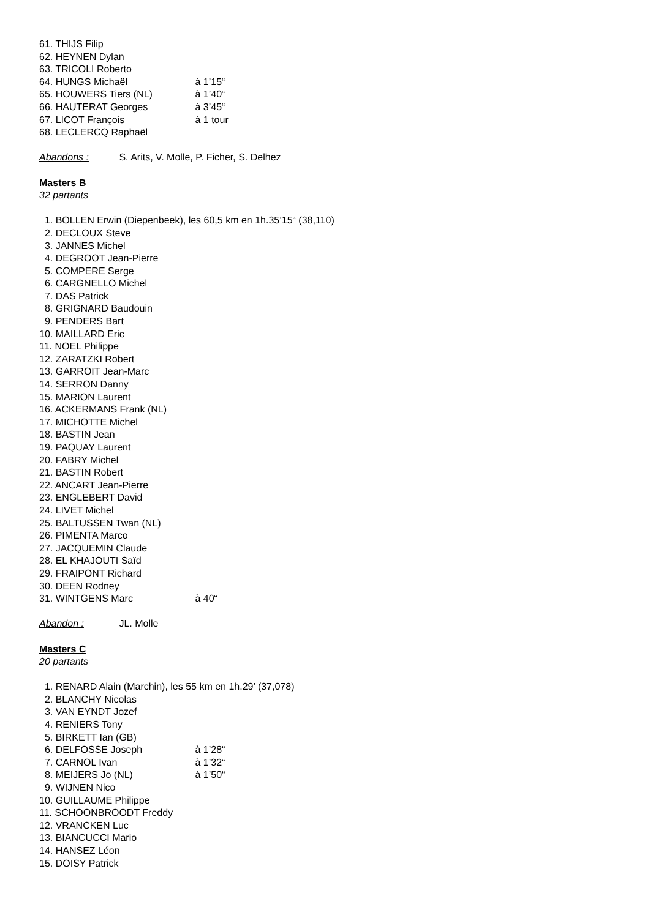61. THIJS Filip
62. HEYNEN Dylan
63. TRICOLI Roberto
64. HUNGS Michaël à 1’15“
65. HOUWERS Tiers (NL) à 1’40“
66. HAUTERAT Georges à 3’45“
67. LICOT François à 1 tour
68. LECLERCQ Raphaël
Abandons : S. Arits, V. Molle, P. Ficher, S. Delhez
Masters B
32 partants
1. BOLLEN Erwin (Diepenbeek), les 60,5 km en 1h.35’15“ (38,110)
2. DECLOUX Steve
3. JANNES Michel
4. DEGROOT Jean-Pierre
5. COMPERE Serge
6. CARGNELLO Michel
7. DAS Patrick
8. GRIGNARD Baudouin
9. PENDERS Bart
10. MAILLARD Eric
11. NOEL Philippe
12. ZARATZKI Robert
13. GARROIT Jean-Marc
14. SERRON Danny
15. MARION Laurent
16. ACKERMANS Frank (NL)
17. MICHOTTE Michel
18. BASTIN Jean
19. PAQUAY Laurent
20. FABRY Michel
21. BASTIN Robert
22. ANCART Jean-Pierre
23. ENGLEBERT David
24. LIVET Michel
25. BALTUSSEN Twan (NL)
26. PIMENTA Marco
27. JACQUEMIN Claude
28. EL KHAJOUTI Saïd
29. FRAIPONT Richard
30. DEEN Rodney
31. WINTGENS Marc à 40“
Abandon : JL. Molle
Masters C
20 partants
1. RENARD Alain (Marchin), les 55 km en 1h.29’ (37,078)
2. BLANCHY Nicolas
3. VAN EYNDT Jozef
4. RENIERS Tony
5. BIRKETT Ian (GB)
6. DELFOSSE Joseph à 1’28“
7. CARNOL Ivan à 1’32“
8. MEIJERS Jo (NL) à 1’50“
9. WIJNEN Nico
10. GUILLAUME Philippe
11. SCHOONBROODT Freddy
12. VRANCKEN Luc
13. BIANCUCCI Mario
14. HANSEZ Léon
15. DOISY Patrick